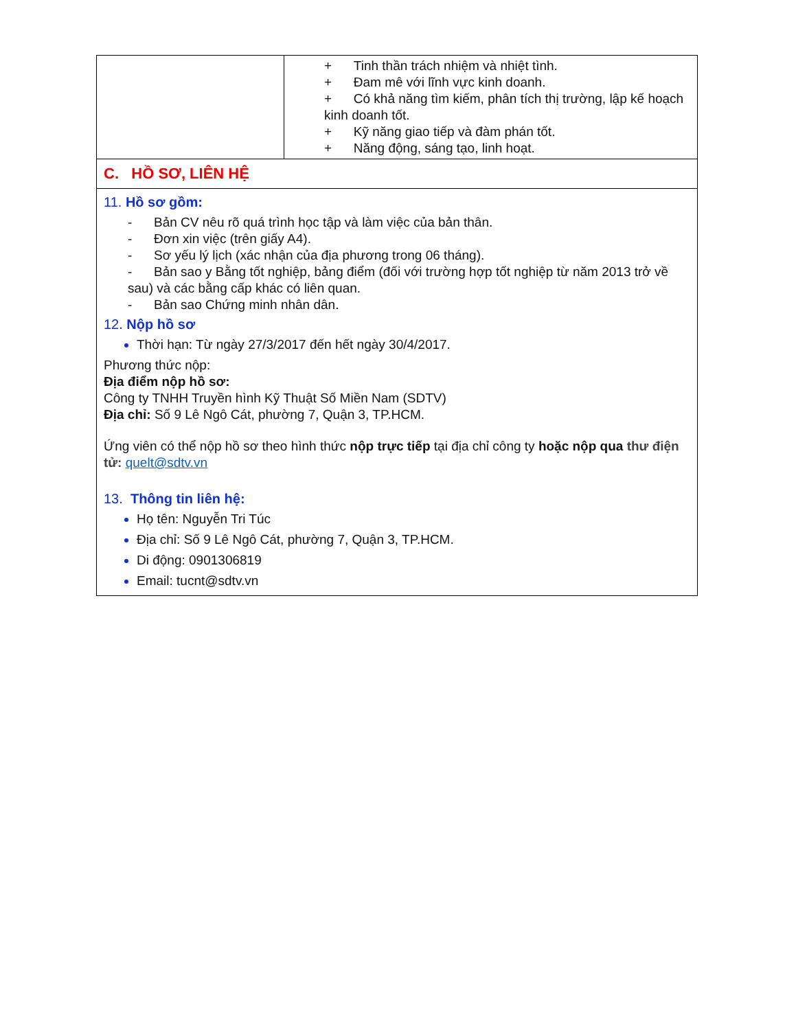| | + Tinh thần trách nhiệm và nhiệt tình. + Đam mê với lĩnh vực kinh doanh. + Có khả năng tìm kiếm, phân tích thị trường, lập kế hoạch kinh doanh tốt. + Kỹ năng giao tiếp và đàm phán tốt. + Năng động, sáng tạo, linh hoạt. |
| C. HỒ SƠ, LIÊN HỆ | |
| 11. Hồ sơ gồm: - Bản CV nêu rõ quá trình học tập và làm việc của bản thân. - Đơn xin việc (trên giấy A4). - Sơ yếu lý lịch (xác nhận của địa phương trong 06 tháng). - Bản sao y Bằng tốt nghiệp, bảng điểm (đối với trường hợp tốt nghiệp từ năm 2013 trở về sau) và các bằng cấp khác có liên quan. - Bản sao Chứng minh nhân dân. 12. Nộp hồ sơ Thời hạn: Từ ngày 27/3/2017 đến hết ngày 30/4/2017. Phương thức nộp: Địa điểm nộp hồ sơ: Công ty TNHH Truyền hình Kỹ Thuật Số Miền Nam (SDTV) Địa chỉ: Số 9 Lê Ngô Cát, phường 7, Quận 3, TP.HCM. Ứng viên có thể nộp hồ sơ theo hình thức nộp trực tiếp tại địa chỉ công ty hoặc nộp qua thư điện tử: quelt@sdtv.vn 13. Thông tin liên hệ: Họ tên: Nguyễn Tri Túc Địa chỉ: Số 9 Lê Ngô Cát, phường 7, Quận 3, TP.HCM. Di động: 0901306819 Email: tucnt@sdtv.vn | |